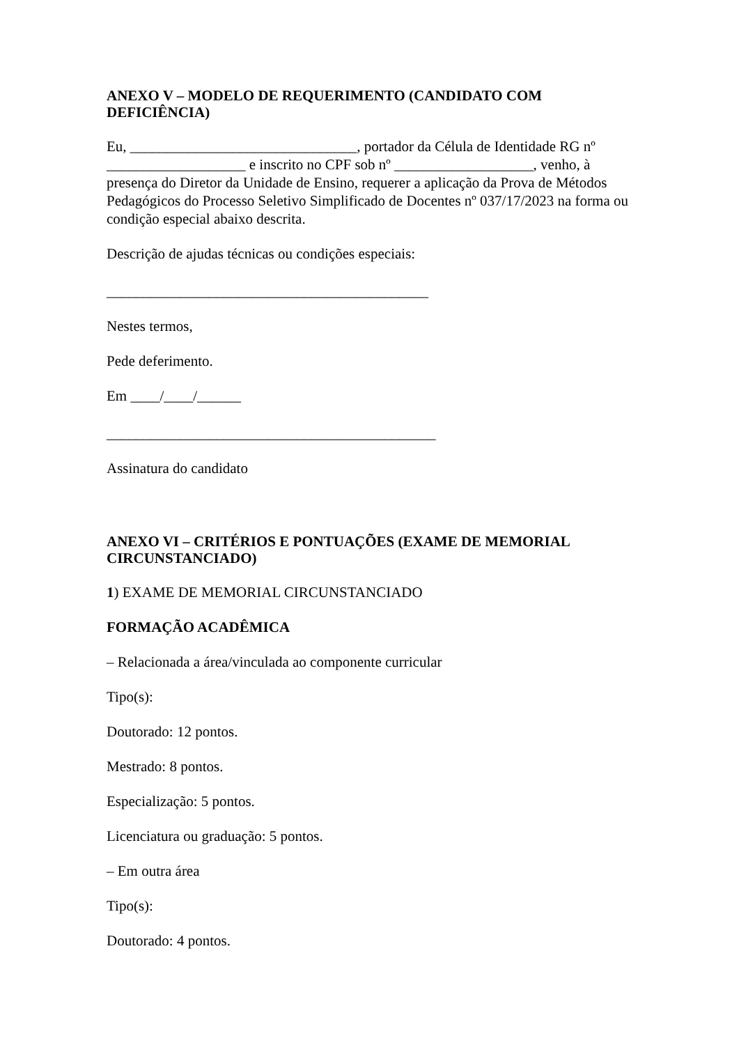ANEXO V – MODELO DE REQUERIMENTO (CANDIDATO COM DEFICIÊNCIA)
Eu, _______________________________, portador da Célula de Identidade RG nº ___________________ e inscrito no CPF sob nº ___________________, venho, à presença do Diretor da Unidade de Ensino, requerer a aplicação da Prova de Métodos Pedagógicos do Processo Seletivo Simplificado de Docentes nº 037/17/2023 na forma ou condição especial abaixo descrita.
Descrição de ajudas técnicas ou condições especiais:
____________________________________________
Nestes termos,
Pede deferimento.
Em ____/____/______
_____________________________________________
Assinatura do candidato
ANEXO VI – CRITÉRIOS E PONTUAÇÕES (EXAME DE MEMORIAL CIRCUNSTANCIADO)
1) EXAME DE MEMORIAL CIRCUNSTANCIADO
FORMAÇÃO ACADÊMICA
– Relacionada a área/vinculada ao componente curricular
Tipo(s):
Doutorado: 12 pontos.
Mestrado: 8 pontos.
Especialização: 5 pontos.
Licenciatura ou graduação: 5 pontos.
– Em outra área
Tipo(s):
Doutorado: 4 pontos.